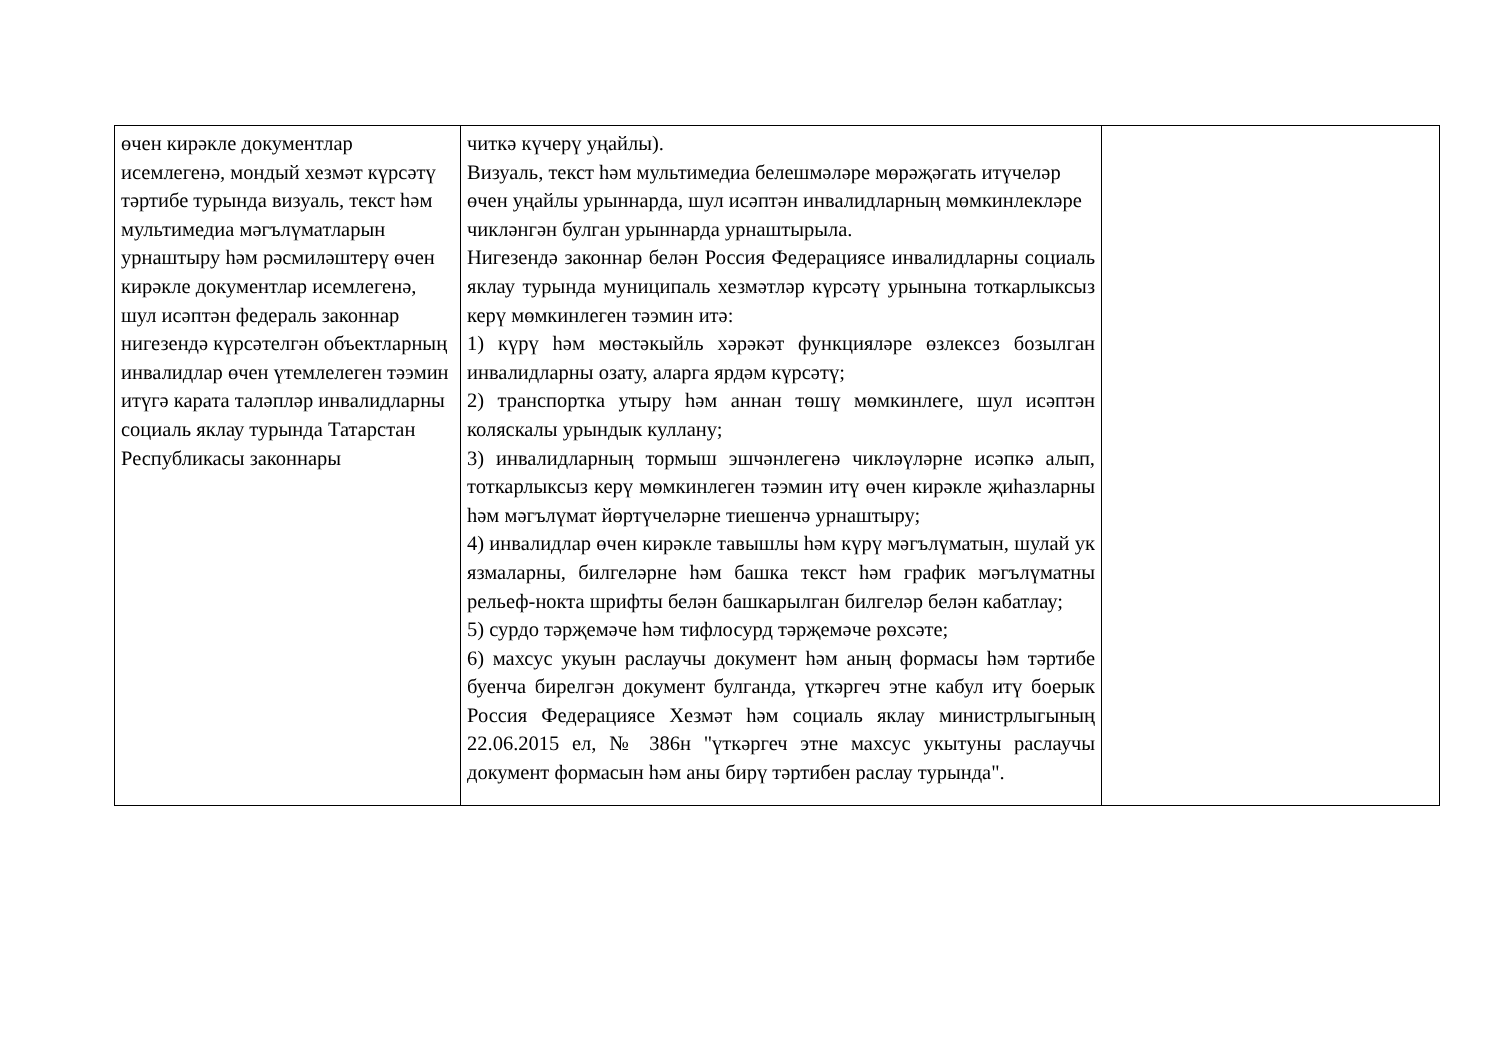| өчен кирәкле документлар исемлегенә, мондый хезмәт күрсәтү тәртибе турында визуаль, текст һәм мультимедиа мәгълүматларын урнаштыру һәм рәсмиләштерү өчен кирәкле документлар исемлегенә, шул исәптән федераль законнар нигезендә күрсәтелгән объектларның инвалидлар өчен үтемлелеген тәэмин итүгә карата таләпләр инвалидларны социаль яклау турында Татарстан Республикасы законнары | читкә күчерү уңайлы). Визуаль, текст һәм мультимедиа белешмәләре мөрәҗәгать итүчеләр өчен уңайлы урыннарда, шул исәптән инвалидларның мөмкинлекләре чикләнгән булган урыннарда урнаштырыла. Нигезендә законнар белән Россия Федерациясе инвалидларны социаль яклау турында муниципаль хезмәтләр күрсәтү урынына тоткарлыксыз керү мөмкинлеген тәэмин итә: 1) күрү һәм мөстәкыйль хәрәкәт функцияләре өзлексез бозылган инвалидларны озату, аларга ярдәм күрсәтү; 2) транспортка утыру һәм аннан төшү мөмкинлеге, шул исәптән коляскалы урындык куллану; 3) инвалидларның тормыш эшчәнлегенә чикләүләрне исәпкә алып, тоткарлыксыз керү мөмкинлеген тәэмин итү өчен кирәкле җиһазларны һәм мәгълүмат йөртүчеләрне тиешенчә урнаштыру; 4) инвалидлар өчен кирәкле тавышлы һәм күрү мәгълүматын, шулай ук язмаларны, билгеләрне һәм башка текст һәм график мәгълүматны рельеф-нокта шрифты белән башкарылган билгеләр белән кабатлау; 5) сурдо тәрҗемәче һәм тифлосурд тәрҗемәче рөхсәте; 6) махсус укуын раслаучы документ һәм аның формасы һәм тәртибе буенча бирелгән документ булганда, үткәргеч этне кабул итү боерык Россия Федерациясе Хезмәт һәм социаль яклау министрлыгының 22.06.2015 ел, № 386н "үткәргеч этне махсус укытуны раслаучы документ формасын һәм аны бирү тәртибен раслау турында". | |